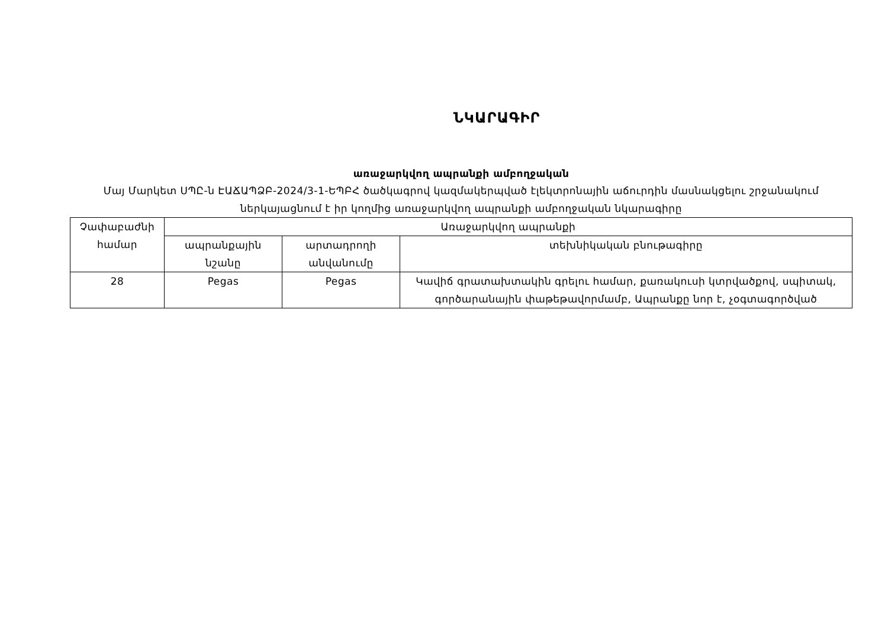ՆԿԱՐԱԳԻՐ
առաջարկվող ապրանքի ամբողջական
Մայ Մարկետ ՍՊԸ-ն ԷԱՃԱՊՁԲ-2024/3-1-ԵՊԲՀ ծածկագրով կազմակերպված էլեկտրոնային աճուրդին մասնակցելու շրջանակում ներկայացնում է իր կողմից առաջարկվող ապրանքի ամբողջական նկարագիրը
| Չափաբաժնի համար | Առաջարկվող ապրանքի | | |
| --- | --- | --- | --- |
| | ապրանքային նշանը | արտադրողի անվանումը | տեխնիկական բնութագիրը |
| 28 | Pegas | Pegas | Կավիճ գրատախտակին գրելու համար, քառակուսի կտրվածքով, սպիտակ, գործարանային փաթեթավորմամբ, Ապրանքը նոր է, չօգտագործված |